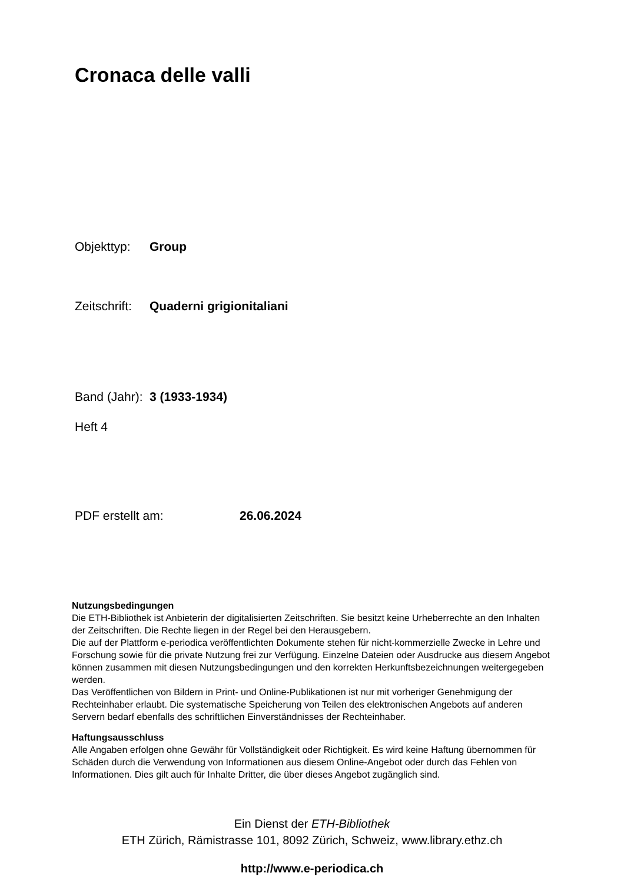Cronaca delle valli
Objekttyp: Group
Zeitschrift: Quaderni grigionitaliani
Band (Jahr): 3 (1933-1934)
Heft 4
PDF erstellt am: 26.06.2024
Nutzungsbedingungen
Die ETH-Bibliothek ist Anbieterin der digitalisierten Zeitschriften. Sie besitzt keine Urheberrechte an den Inhalten der Zeitschriften. Die Rechte liegen in der Regel bei den Herausgebern.
Die auf der Plattform e-periodica veröffentlichten Dokumente stehen für nicht-kommerzielle Zwecke in Lehre und Forschung sowie für die private Nutzung frei zur Verfügung. Einzelne Dateien oder Ausdrucke aus diesem Angebot können zusammen mit diesen Nutzungsbedingungen und den korrekten Herkunftsbezeichnungen weitergegeben werden.
Das Veröffentlichen von Bildern in Print- und Online-Publikationen ist nur mit vorheriger Genehmigung der Rechteinhaber erlaubt. Die systematische Speicherung von Teilen des elektronischen Angebots auf anderen Servern bedarf ebenfalls des schriftlichen Einverständnisses der Rechteinhaber.
Haftungsausschluss
Alle Angaben erfolgen ohne Gewähr für Vollständigkeit oder Richtigkeit. Es wird keine Haftung übernommen für Schäden durch die Verwendung von Informationen aus diesem Online-Angebot oder durch das Fehlen von Informationen. Dies gilt auch für Inhalte Dritter, die über dieses Angebot zugänglich sind.
Ein Dienst der ETH-Bibliothek
ETH Zürich, Rämistrasse 101, 8092 Zürich, Schweiz, www.library.ethz.ch
http://www.e-periodica.ch